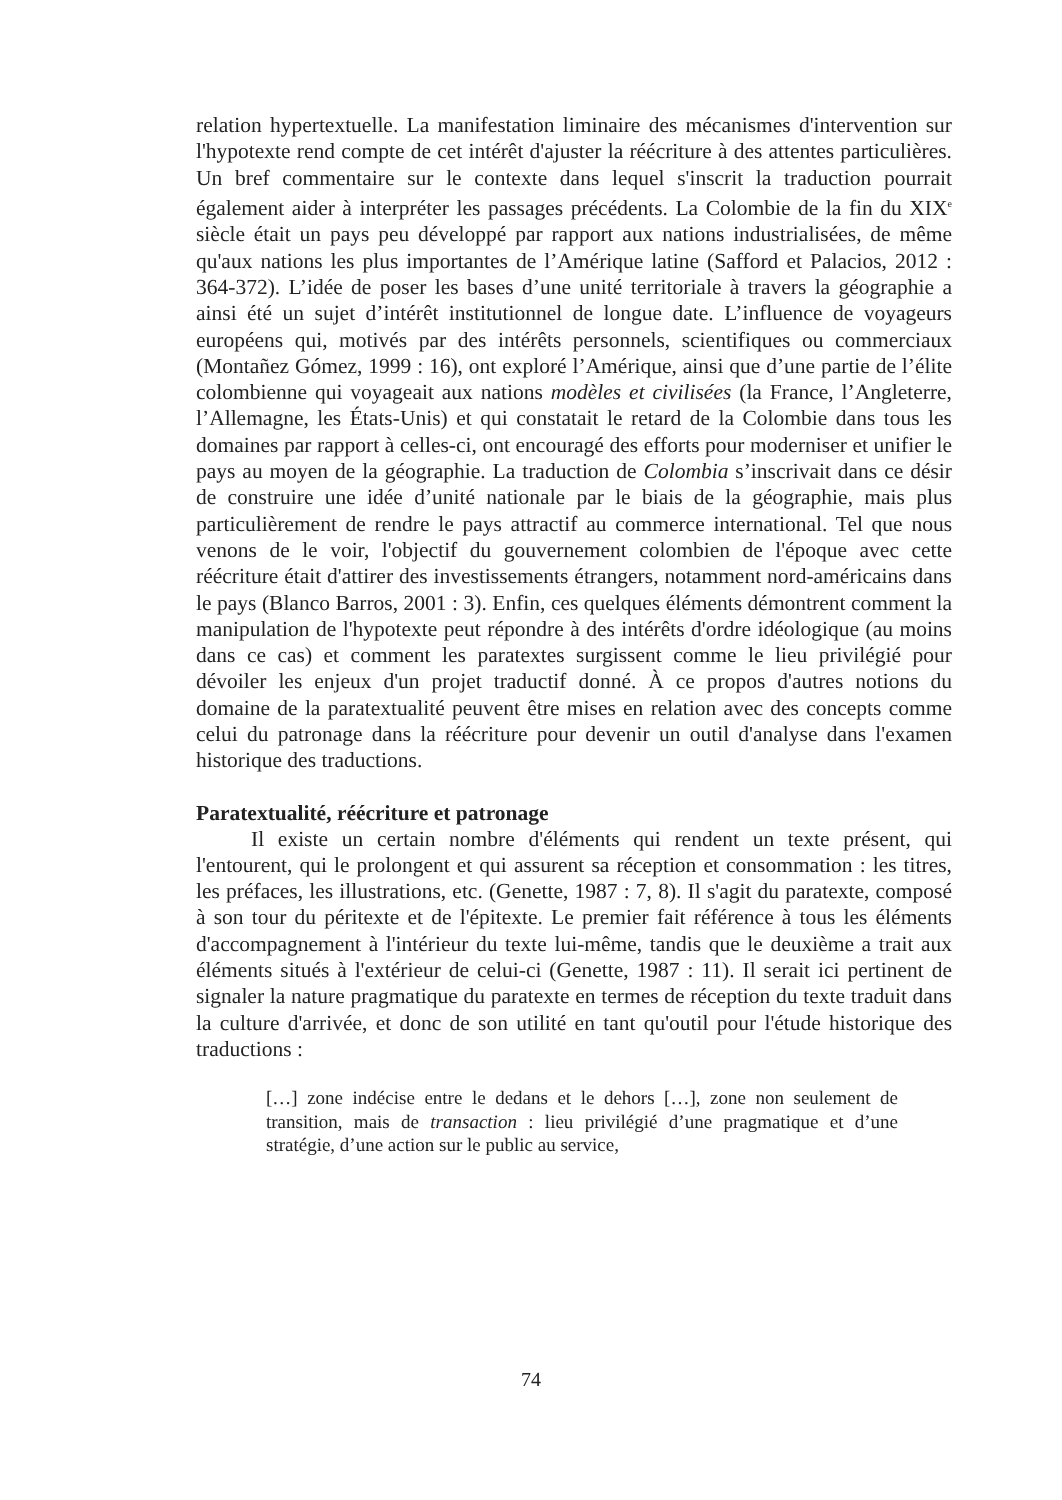relation hypertextuelle. La manifestation liminaire des mécanismes d'intervention sur l'hypotexte rend compte de cet intérêt d'ajuster la réécriture à des attentes particulières. Un bref commentaire sur le contexte dans lequel s'inscrit la traduction pourrait également aider à interpréter les passages précédents. La Colombie de la fin du XIX<sup>e</sup> siècle était un pays peu développé par rapport aux nations industrialisées, de même qu'aux nations les plus importantes de l’Amérique latine (Safford et Palacios, 2012 : 364-372). L’idée de poser les bases d’une unité territoriale à travers la géographie a ainsi été un sujet d’intérêt institutionnel de longue date. L’influence de voyageurs européens qui, motivés par des intérêts personnels, scientifiques ou commerciaux (Montañez Gómez, 1999 : 16), ont exploré l’Amérique, ainsi que d’une partie de l’élite colombienne qui voyageait aux nations modèles et civilisées (la France, l’Angleterre, l’Allemagne, les États-Unis) et qui constatait le retard de la Colombie dans tous les domaines par rapport à celles-ci, ont encouragé des efforts pour moderniser et unifier le pays au moyen de la géographie. La traduction de Colombia s’inscrivait dans ce désir de construire une idée d’unité nationale par le biais de la géographie, mais plus particulièrement de rendre le pays attractif au commerce international. Tel que nous venons de le voir, l'objectif du gouvernement colombien de l'époque avec cette réécriture était d'attirer des investissements étrangers, notamment nord-américains dans le pays (Blanco Barros, 2001 : 3). Enfin, ces quelques éléments démontrent comment la manipulation de l'hypotexte peut répondre à des intérêts d'ordre idéologique (au moins dans ce cas) et comment les paratextes surgissent comme le lieu privilégié pour dévoiler les enjeux d'un projet traductif donné. À ce propos d'autres notions du domaine de la paratextualité peuvent être mises en relation avec des concepts comme celui du patronage dans la réécriture pour devenir un outil d'analyse dans l'examen historique des traductions.
Paratextualité, réécriture et patronage
Il existe un certain nombre d'éléments qui rendent un texte présent, qui l'entourent, qui le prolongent et qui assurent sa réception et consommation : les titres, les préfaces, les illustrations, etc. (Genette, 1987 : 7, 8). Il s'agit du paratexte, composé à son tour du péritexte et de l'épitexte. Le premier fait référence à tous les éléments d'accompagnement à l'intérieur du texte lui-même, tandis que le deuxième a trait aux éléments situés à l'extérieur de celui-ci (Genette, 1987 : 11). Il serait ici pertinent de signaler la nature pragmatique du paratexte en termes de réception du texte traduit dans la culture d'arrivée, et donc de son utilité en tant qu'outil pour l'étude historique des traductions :
[…] zone indécise entre le dedans et le dehors […], zone non seulement de transition, mais de transaction : lieu privilégié d’une pragmatique et d’une stratégie, d’une action sur le public au service,
74